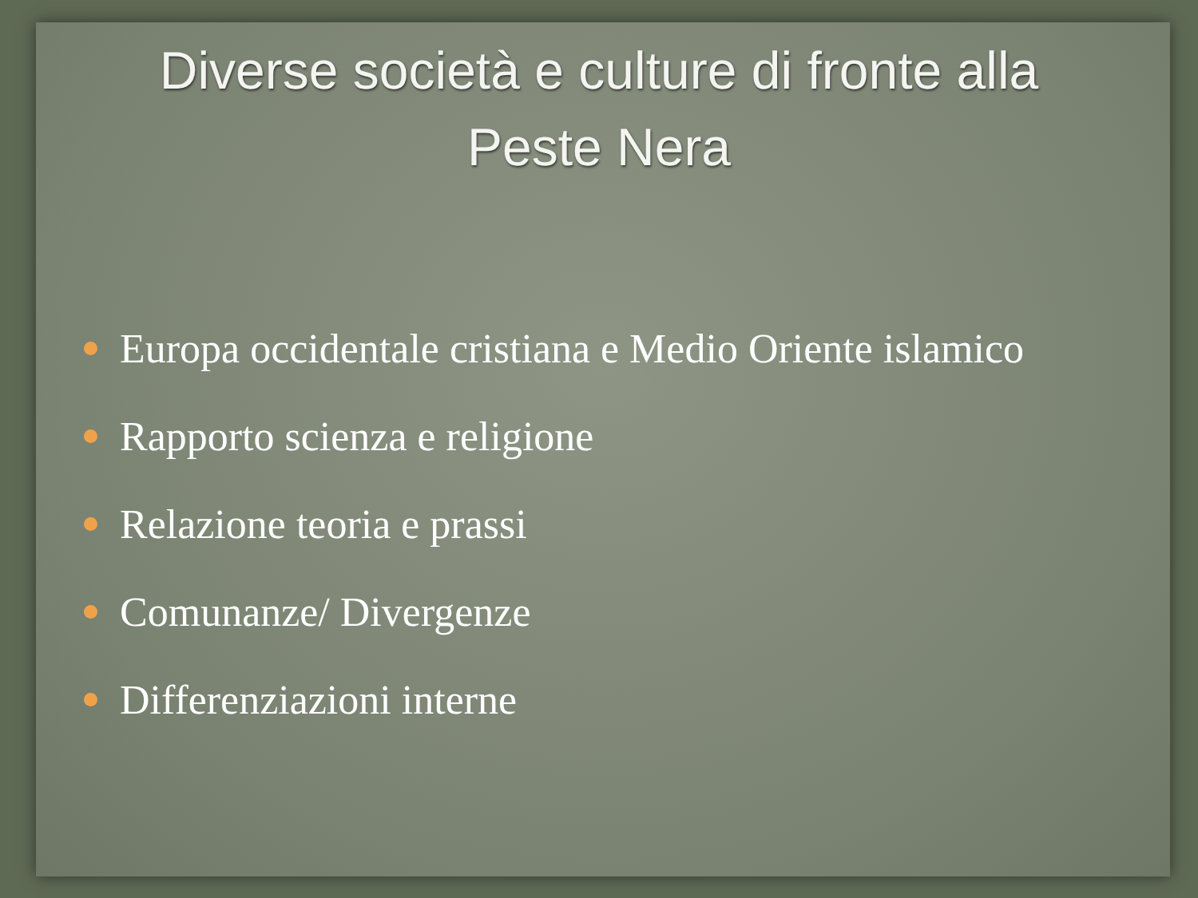Diverse società e culture di fronte alla
Peste Nera
Europa occidentale cristiana e Medio Oriente islamico
Rapporto scienza e religione
Relazione teoria e prassi
Comunanze/ Divergenze
Differenziazioni interne